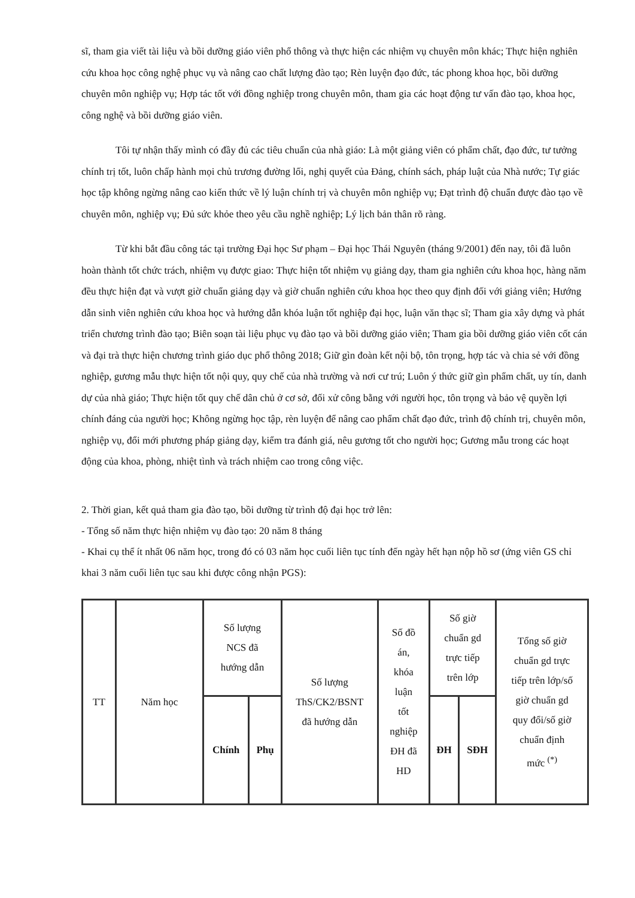sĩ, tham gia viết tài liệu và bồi dưỡng giáo viên phổ thông và thực hiện các nhiệm vụ chuyên môn khác; Thực hiện nghiên cứu khoa học công nghệ phục vụ và nâng cao chất lượng đào tạo; Rèn luyện đạo đức, tác phong khoa học, bồi dưỡng chuyên môn nghiệp vụ; Hợp tác tốt với đồng nghiệp trong chuyên môn, tham gia các hoạt động tư vấn đào tạo, khoa học, công nghệ và bồi dưỡng giáo viên.
Tôi tự nhận thấy mình có đầy đủ các tiêu chuẩn của nhà giáo: Là một giảng viên có phẩm chất, đạo đức, tư tưởng chính trị tốt, luôn chấp hành mọi chủ trương đường lối, nghị quyết của Đảng, chính sách, pháp luật của Nhà nước; Tự giác học tập không ngừng nâng cao kiến thức về lý luận chính trị và chuyên môn nghiệp vụ; Đạt trình độ chuẩn được đào tạo về chuyên môn, nghiệp vụ; Đủ sức khỏe theo yêu cầu nghề nghiệp; Lý lịch bản thân rõ ràng.
Từ khi bắt đầu công tác tại trường Đại học Sư phạm – Đại học Thái Nguyên (tháng 9/2001) đến nay, tôi đã luôn hoàn thành tốt chức trách, nhiệm vụ được giao: Thực hiện tốt nhiệm vụ giảng dạy, tham gia nghiên cứu khoa học, hàng năm đều thực hiện đạt và vượt giờ chuẩn giảng dạy và giờ chuẩn nghiên cứu khoa học theo quy định đối với giảng viên; Hướng dẫn sinh viên nghiên cứu khoa học và hướng dẫn khóa luận tốt nghiệp đại học, luận văn thạc sĩ; Tham gia xây dựng và phát triển chương trình đào tạo; Biên soạn tài liệu phục vụ đào tạo và bồi dưỡng giáo viên; Tham gia bồi dưỡng giáo viên cốt cán và đại trà thực hiện chương trình giáo dục phổ thông 2018; Giữ gìn đoàn kết nội bộ, tôn trọng, hợp tác và chia sẻ với đồng nghiệp, gương mẫu thực hiện tốt nội quy, quy chế của nhà trường và nơi cư trú; Luôn ý thức giữ gìn phẩm chất, uy tín, danh dự của nhà giáo; Thực hiện tốt quy chế dân chủ ở cơ sở, đối xử công bằng với người học, tôn trọng và bảo vệ quyền lợi chính đáng của người học; Không ngừng học tập, rèn luyện để nâng cao phẩm chất đạo đức, trình độ chính trị, chuyên môn, nghiệp vụ, đổi mới phương pháp giảng dạy, kiểm tra đánh giá, nêu gương tốt cho người học; Gương mẫu trong các hoạt động của khoa, phòng, nhiệt tình và trách nhiệm cao trong công việc.
2. Thời gian, kết quả tham gia đào tạo, bồi dưỡng từ trình độ đại học trở lên:
- Tổng số năm thực hiện nhiệm vụ đào tạo: 20 năm 8 tháng
- Khai cụ thể ít nhất 06 năm học, trong đó có 03 năm học cuối liên tục tính đến ngày hết hạn nộp hồ sơ (ứng viên GS chỉ khai 3 năm cuối liên tục sau khi được công nhận PGS):
| TT | Năm học | Số lượng NCS đã hướng dẫn | | Số lượng ThS/CK2/BSNT đã hướng dẫn | Số đồ án, khóa luận tốt nghiệp ĐH đã HD | Số giờ chuẩn gd trực tiếp trên lớp | | Tổng số giờ chuẩn gd trực tiếp trên lớp/số giờ chuẩn gd quy đổi/số giờ chuẩn định mức <sup>(*)</sup> |
| | | Chính | Phụ | | | ĐH | SĐH | |